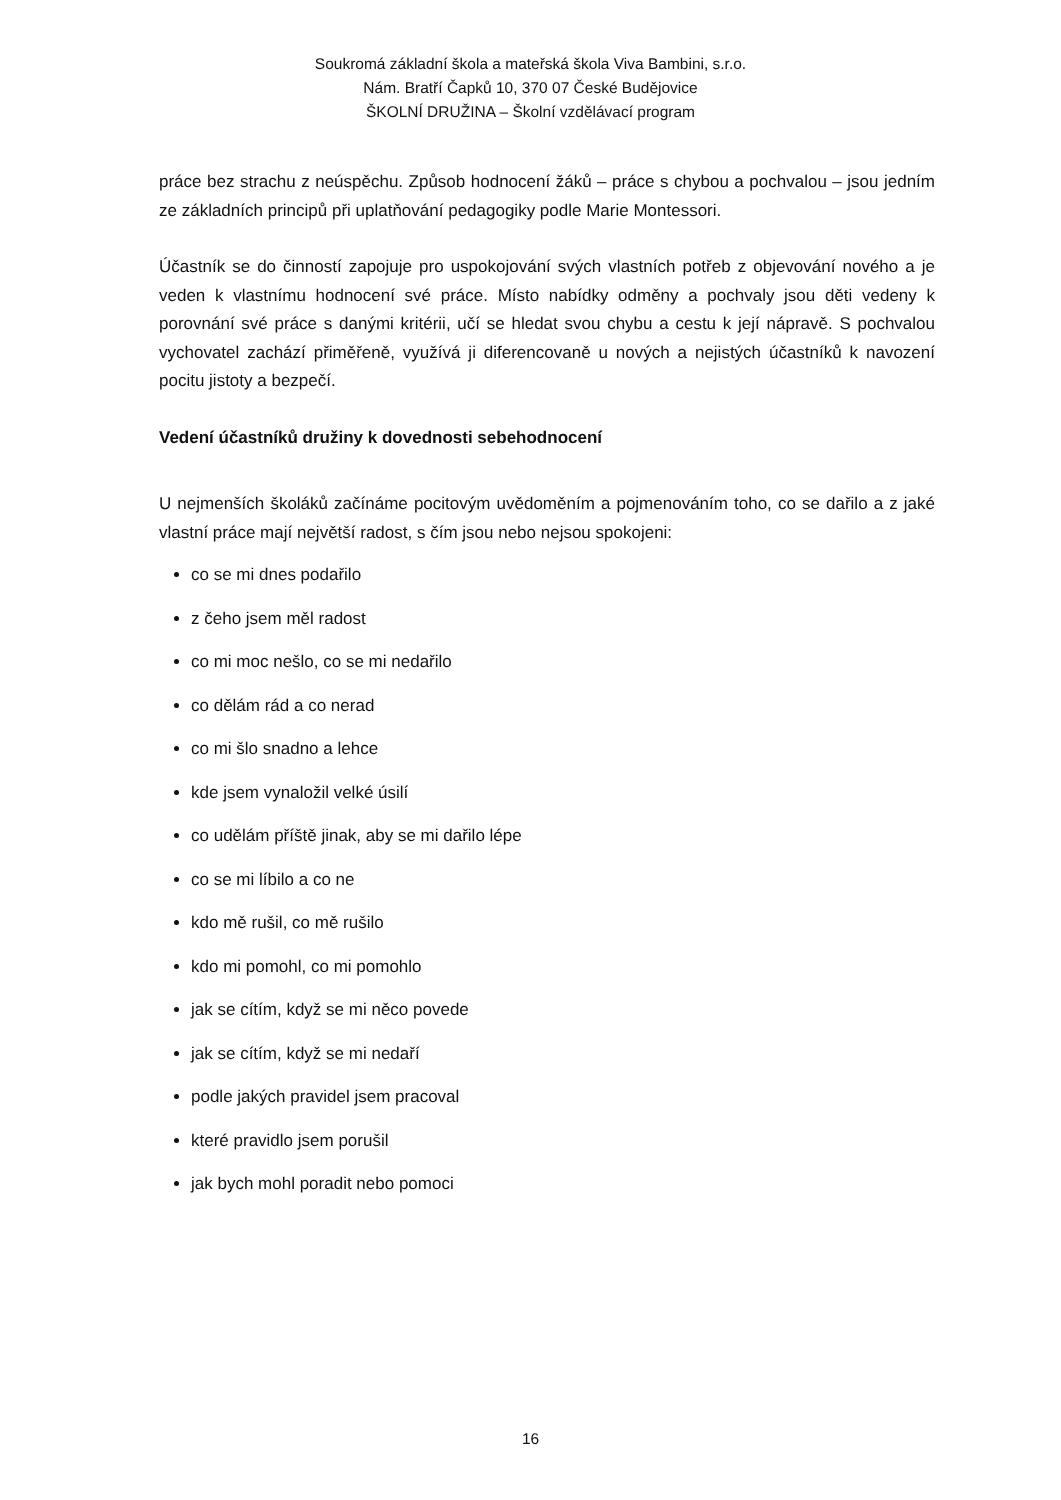Soukromá základní škola a mateřská škola Viva Bambini, s.r.o.
Nám. Bratří Čapků 10, 370 07 České Budějovice
ŠKOLNÍ DRUŽINA – Školní vzdělávací program
práce bez strachu z neúspěchu. Způsob hodnocení žáků – práce s chybou a pochvalou – jsou jedním ze základních principů při uplatňování pedagogiky podle Marie Montessori.
Účastník se do činností zapojuje pro uspokojování svých vlastních potřeb z objevování nového a je veden k vlastnímu hodnocení své práce. Místo nabídky odměny a pochvaly jsou děti vedeny k porovnání své práce s danými kritérii, učí se hledat svou chybu a cestu k její nápravě. S pochvalou vychovatel zachází přiměřeně, využívá ji diferencovaně u nových a nejistých účastníků k navození pocitu jistoty a bezpečí.
Vedení účastníků družiny k dovednosti sebehodnocení
U nejmenších školáků začínáme pocitovým uvědoměním a pojmenováním toho, co se dařilo a z jaké vlastní práce mají největší radost, s čím jsou nebo nejsou spokojeni:
co se mi dnes podařilo
z čeho jsem měl radost
co mi moc nešlo, co se mi nedařilo
co dělám rád a co nerad
co mi šlo snadno a lehce
kde jsem vynaložil velké úsilí
co udělám příště jinak, aby se mi dařilo lépe
co se mi líbilo a co ne
kdo mě rušil, co mě rušilo
kdo mi pomohl, co mi pomohlo
jak se cítím, když se mi něco povede
jak se cítím, když se mi nedaří
podle jakých pravidel jsem pracoval
které pravidlo jsem porušil
jak bych mohl poradit nebo pomoci
16